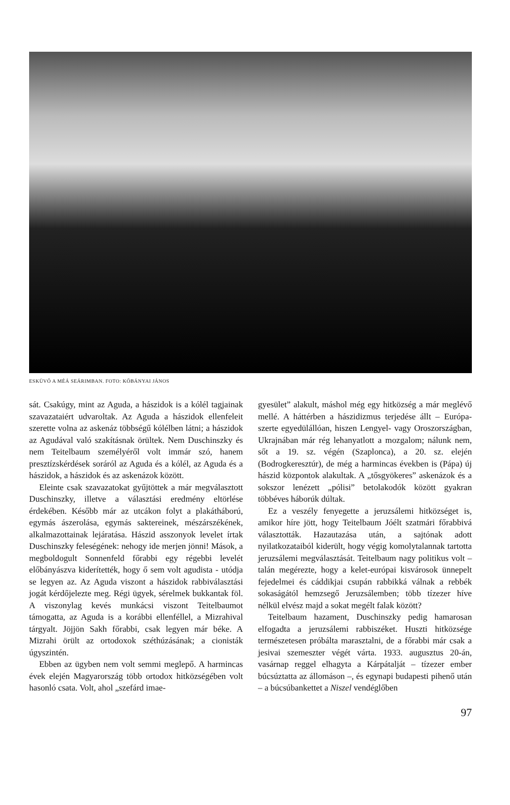ESKÜVŐ A MÉÁ SEÁRIMBAN. FOTO: KŐBÁNYAI JÁNOS
sát. Csakúgy, mint az Aguda, a hászidok is a kólél tagjainak szavazataiért udvaroltak. Az Aguda a hászidok ellenfeleit szerette volna az askenáz többségű kólélben látni; a hászidok az Agudával való szakításnak örültek. Nem Duschinszky és nem Teitelbaum személyéről volt immár szó, hanem presztízskérdések soráról az Aguda és a kólél, az Aguda és a hászidok, a hászidok és az askenázok között.
Eleinte csak szavazatokat gyűjtöttek a már megválasztott Duschinszky, illetve a választási eredmény eltörlése érdekében. Később már az utcákon folyt a plakátháború, egymás ászerolása, egymás saktereinek, mészárszékének, alkalmazottainak lejáratása. Hászid asszonyok levelet írtak Duschinszky feleségének: nehogy ide merjen jönni! Mások, a megboldogult Sonnenfeld főrabbi egy régebbi levelét előbányászva kiderítették, hogy ő sem volt agudista - utódja se legyen az. Az Aguda viszont a hászidok rabbiválasztási jogát kérdőjelezte meg. Régi ügyek, sérelmek bukkantak föl. A viszonylag kevés munkácsi viszont Teitelbaumot támogatta, az Aguda is a korábbi ellenféllel, a Mizrahival tárgyalt. Jöjjön Sakh főrabbi, csak legyen már béke. A Mizrahi örült az ortodoxok széthúzásának; a cionisták úgyszintén.
Ebben az ügyben nem volt semmi meglepő. A harmincas évek elején Magyarország több ortodox hitközségében volt hasonló csata. Volt, ahol „szefárd imae-
gyesület” alakult, máshol még egy hitközség a már meglévő mellé. A háttérben a hászidizmus terjedése állt – Európa-szerte egyedülállóan, hiszen Lengyel- vagy Oroszországban, Ukrajnában már rég lehanyatlott a mozgalom; nálunk nem, sőt a 19. sz. végén (Szaplonca), a 20. sz. elején (Bodrogkeresztúr), de még a harmincas években is (Pápa) új hászid központok alakultak. A „tősgyökeres” askenázok és a sokszor lenézett „pólisi” betolakodók között gyakran többéves háborúk dúltak.
Ez a veszély fenyegette a jeruzsálemi hitközséget is, amikor híre jött, hogy Teitelbaum Jóélt szatmári főrabbivá választották. Hazautazása után, a sajtónak adott nyilatkozataiból kiderült, hogy végig komolytalannak tartotta jeruzsálemi megválasztását. Teitelbaum nagy politikus volt – talán megérezte, hogy a kelet-európai kisvárosok ünnepelt fejedelmei és cáddikjai csupán rabbikká válnak a rebbék sokaságától hemzsegő Jeruzsálemben; több tízezer híve nélkül elvész majd a sokat megélt falak között?
Teitelbaum hazament, Duschinszky pedig hamarosan elfogadta a jeruzsálemi rabbiszéket. Huszti hitközsége természetesen próbálta marasztalni, de a főrabbi már csak a jesivai szemeszter végét várta. 1933. augusztus 20-án, vasárnap reggel elhagyta a Kárpátalját – tízezer ember búcsúztatta az állomáson –, és egynapi budapesti pihenő után – a búcsúbankettet a Niszel vendéglőben
97